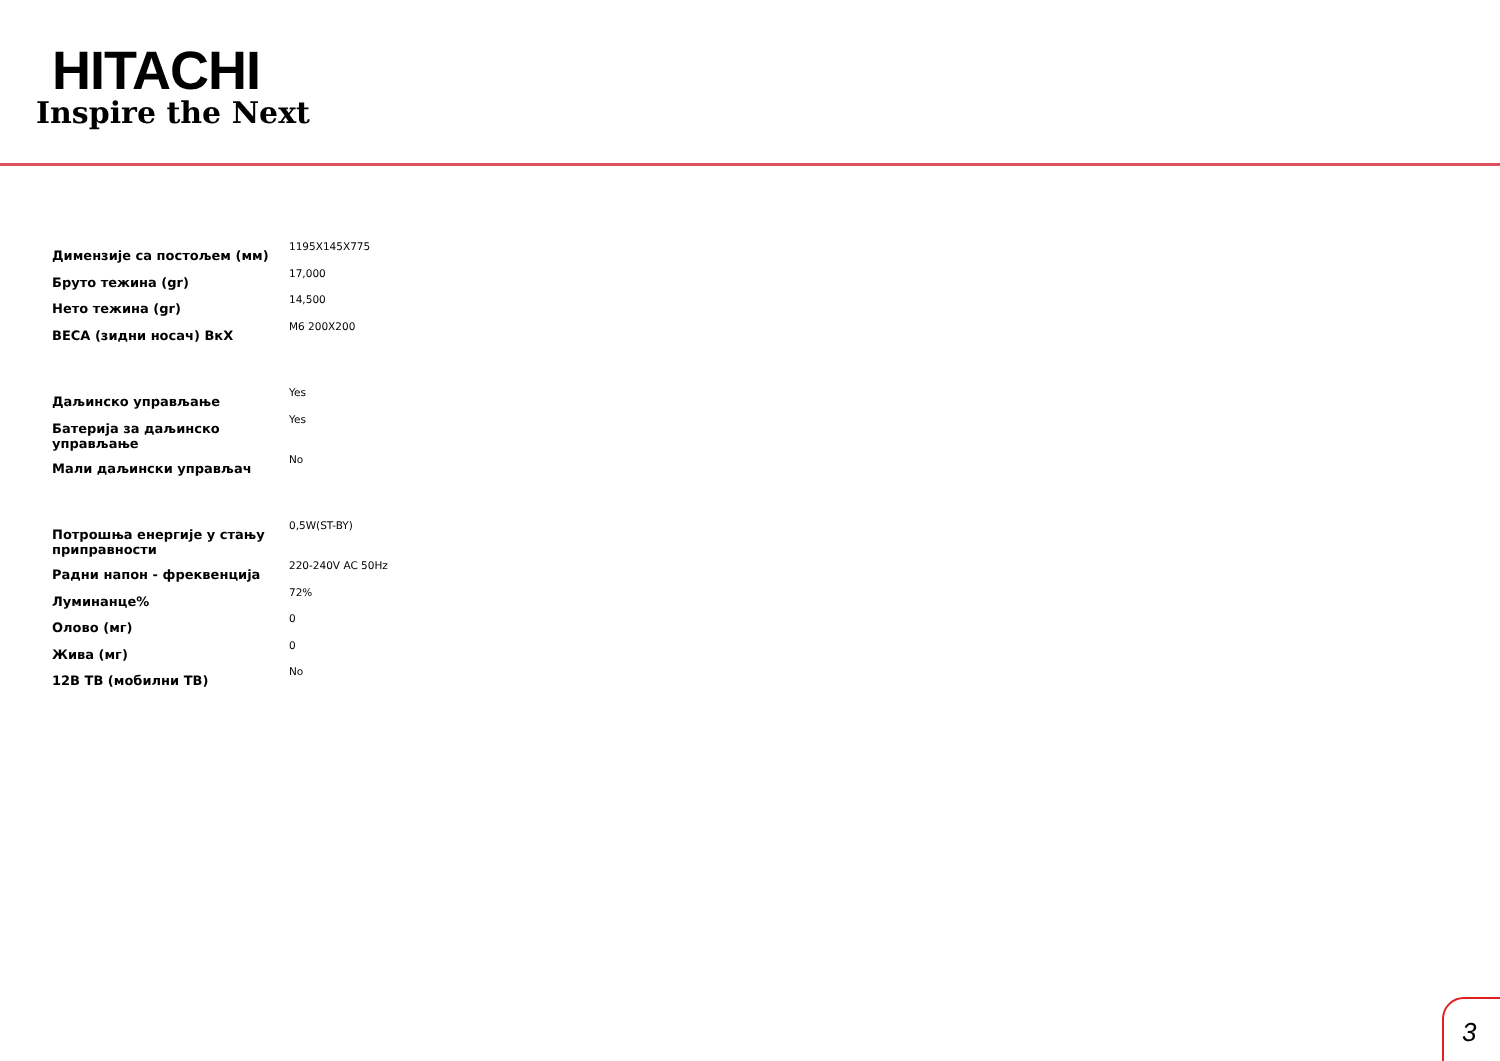HITACHI
Inspire the Next
| Димензије са постољем (мм) | 1195X145X775 |
| Бруто тежина (gr) | 17,000 |
| Нето тежина (gr) | 14,500 |
| ВЕСА (зидни носач) ВкХ | M6 200X200 |
| Даљинско управљање | Yes |
| Батерија за даљинско управљање | Yes |
| Мали даљински управљач | No |
| Потрошња енергије у стању приправности | 0,5W(ST-BY) |
| Радни напон - фреквенција | 220-240V AC 50Hz |
| Луминанце% | 72% |
| Олово (мг) | 0 |
| Жива (мг) | 0 |
| 12В ТВ (мобилни ТВ) | No |
3